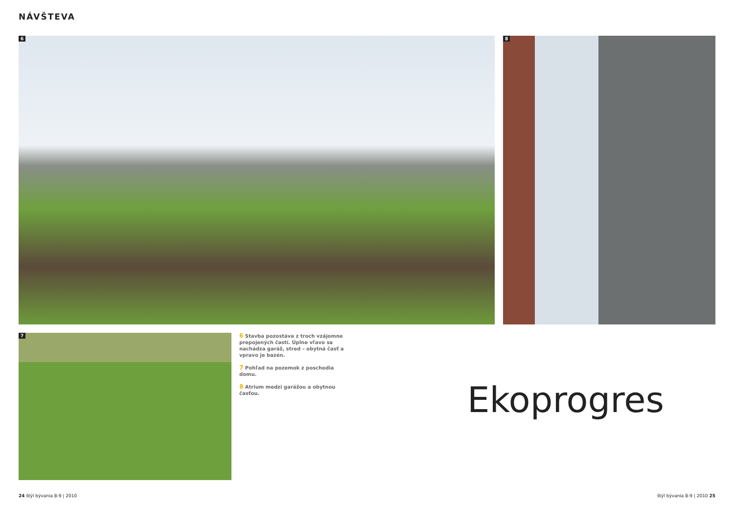NÁVŠTEVA
6 8
7
6 Stavba pozostáva z troch vzájomne prepojených častí. Úplne vľavo sa nachádza garáž, stred – obytná časť a vpravo je bazén.
7 Pohľad na pozemok z poschodia domu.
8 Atrium medzi garážou a obytnou časťou.
Ekoprogres
24 štýl bývania 8-9 | 2010 štýl bývania 8-9 | 2010 25